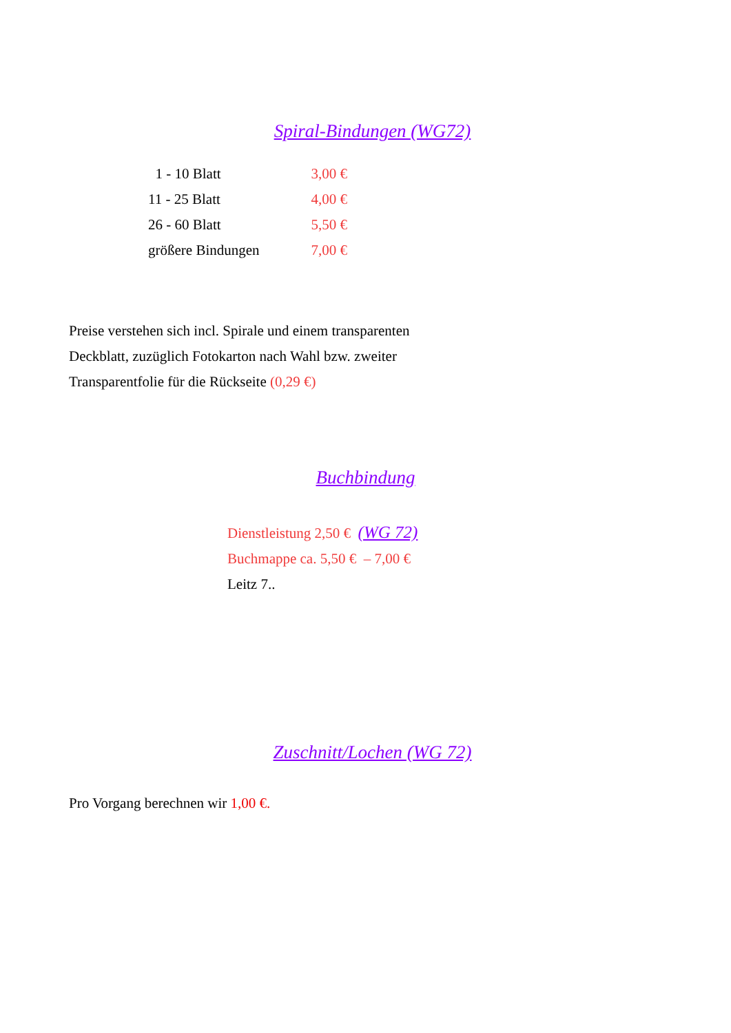Spiral-Bindungen (WG72)
| 1 - 10 Blatt | 3,00 € |
| 11 - 25 Blatt | 4,00 € |
| 26 - 60 Blatt | 5,50 € |
| größere Bindungen | 7,00 € |
Preise verstehen sich incl. Spirale und einem transparenten
Deckblatt, zuzüglich Fotokarton nach Wahl bzw. zweiter
Transparentfolie für die Rückseite (0,29 €)
Buchbindung
Dienstleistung 2,50 € (WG 72)
Buchmappe ca. 5,50 € – 7,00 €
Leitz 7..
Zuschnitt/Lochen (WG 72)
Pro Vorgang berechnen wir 1,00 €.